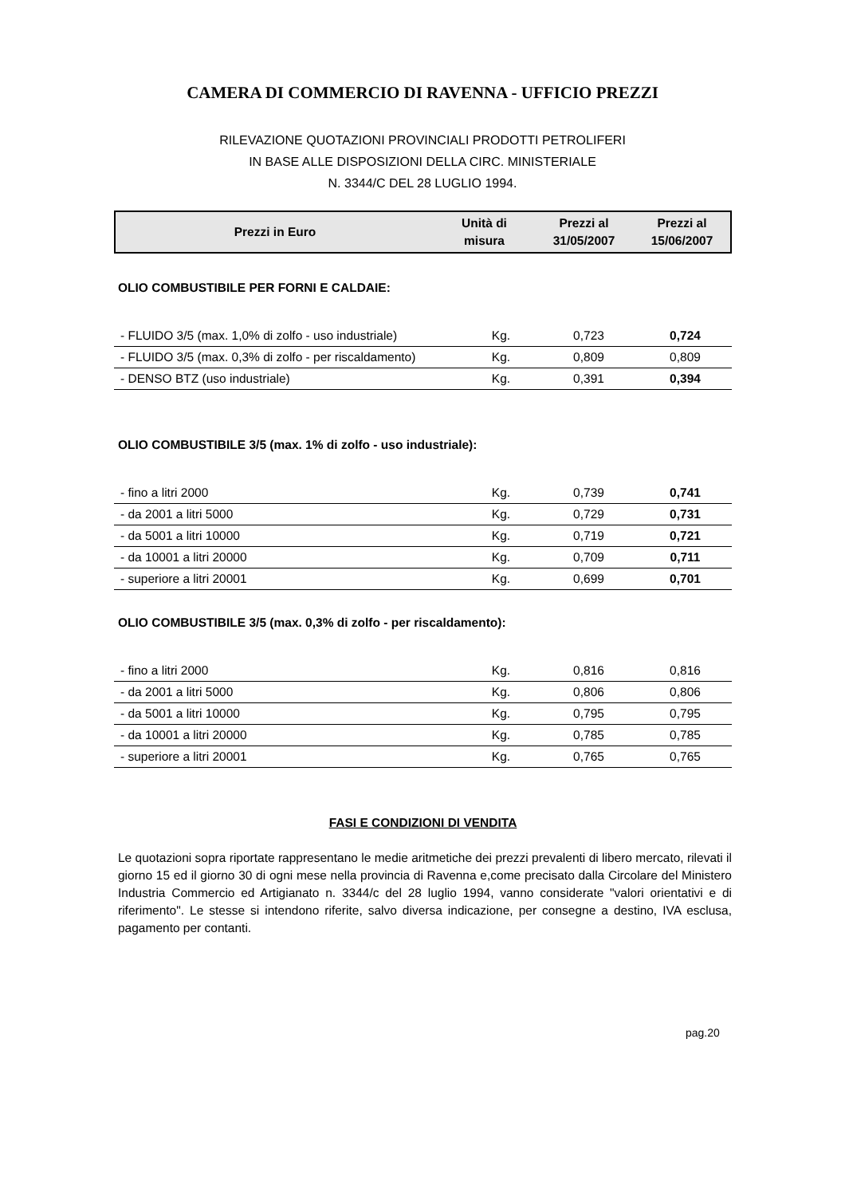CAMERA DI COMMERCIO DI RAVENNA - UFFICIO PREZZI
RILEVAZIONE QUOTAZIONI PROVINCIALI PRODOTTI PETROLIFERI
IN BASE ALLE DISPOSIZIONI DELLA CIRC. MINISTERIALE
N. 3344/C DEL 28 LUGLIO 1994.
| Prezzi in Euro | Unità di misura | Prezzi al 31/05/2007 | Prezzi al 15/06/2007 |
OLIO COMBUSTIBILE PER FORNI E CALDAIE:
| - FLUIDO 3/5 (max. 1,0% di zolfo - uso industriale) | Kg. | 0,723 | 0,724 |
| - FLUIDO 3/5 (max. 0,3% di zolfo - per riscaldamento) | Kg. | 0,809 | 0,809 |
| - DENSO BTZ (uso industriale) | Kg. | 0,391 | 0,394 |
OLIO COMBUSTIBILE 3/5 (max. 1% di zolfo - uso industriale):
| - fino a litri 2000 | Kg. | 0,739 | 0,741 |
| - da 2001 a litri 5000 | Kg. | 0,729 | 0,731 |
| - da 5001 a litri 10000 | Kg. | 0,719 | 0,721 |
| - da 10001 a litri 20000 | Kg. | 0,709 | 0,711 |
| - superiore a litri 20001 | Kg. | 0,699 | 0,701 |
OLIO COMBUSTIBILE 3/5 (max. 0,3% di zolfo - per riscaldamento):
| - fino a litri 2000 | Kg. | 0,816 | 0,816 |
| - da 2001 a litri 5000 | Kg. | 0,806 | 0,806 |
| - da 5001 a litri 10000 | Kg. | 0,795 | 0,795 |
| - da 10001 a litri 20000 | Kg. | 0,785 | 0,785 |
| - superiore a litri 20001 | Kg. | 0,765 | 0,765 |
FASI E CONDIZIONI DI VENDITA
Le quotazioni sopra riportate rappresentano le medie aritmetiche dei prezzi prevalenti di libero mercato, rilevati il giorno 15 ed il giorno 30 di ogni mese nella provincia di Ravenna e,come precisato dalla Circolare del Ministero Industria Commercio ed Artigianato n. 3344/c del 28 luglio 1994, vanno considerate "valori orientativi e di riferimento". Le stesse si intendono riferite, salvo diversa indicazione, per consegne a destino, IVA esclusa, pagamento per contanti.
pag.20